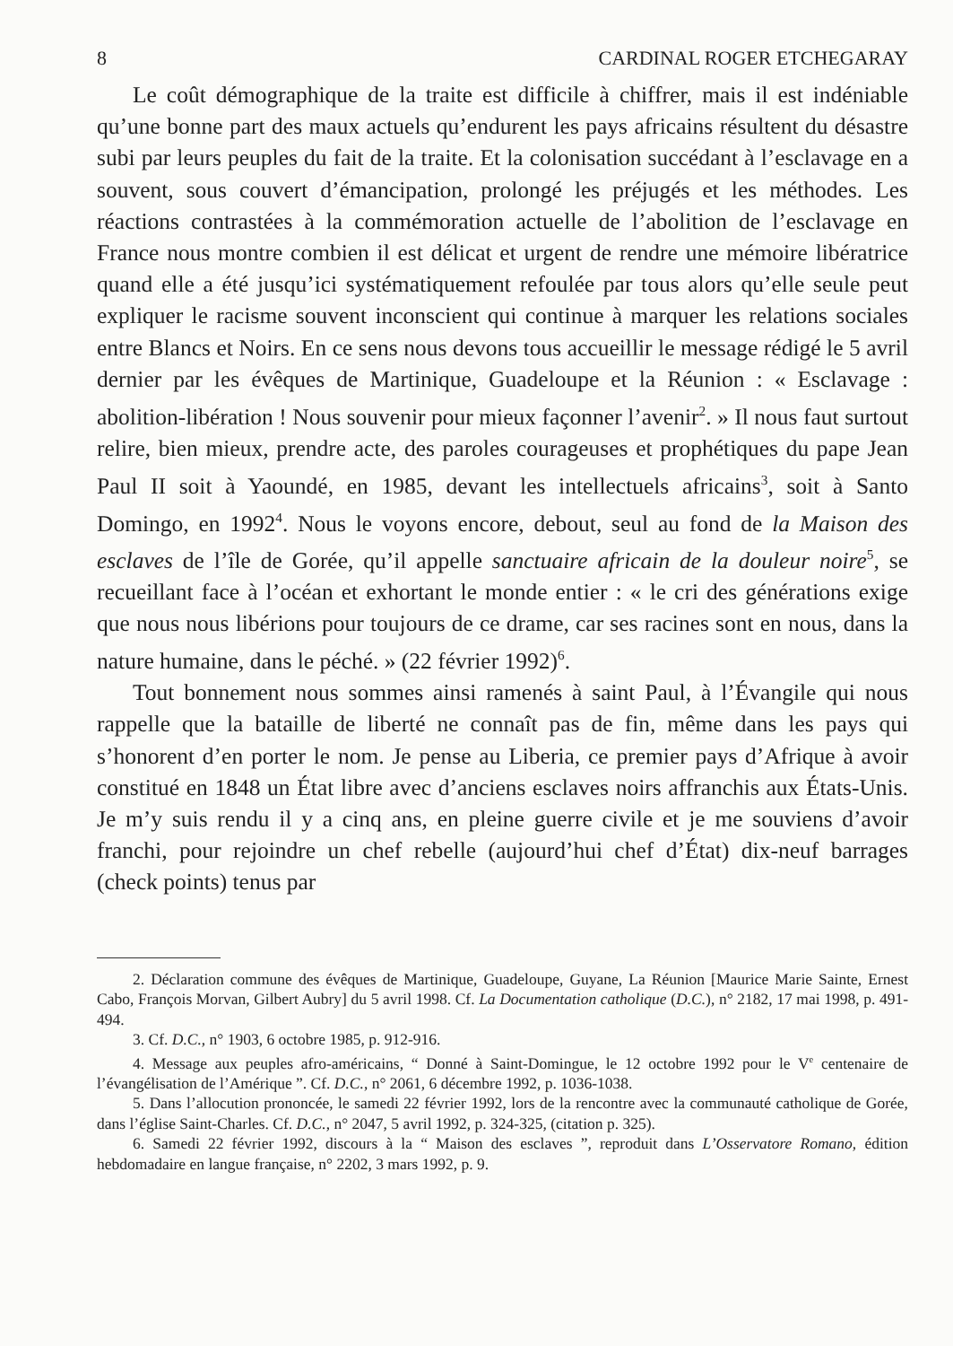8 CARDINAL ROGER ETCHEGARAY
Le coût démographique de la traite est difficile à chiffrer, mais il est indéniable qu’une bonne part des maux actuels qu’endurent les pays africains résultent du désastre subi par leurs peuples du fait de la traite. Et la colonisation succédant à l’esclavage en a souvent, sous couvert d’émancipation, prolongé les préjugés et les méthodes. Les réactions contrastées à la commémoration actuelle de l’abolition de l’esclavage en France nous montre combien il est délicat et urgent de rendre une mémoire libératrice quand elle a été jusqu’ici systématiquement refoulée par tous alors qu’elle seule peut expliquer le racisme souvent inconscient qui continue à marquer les relations sociales entre Blancs et Noirs. En ce sens nous devons tous accueillir le message rédigé le 5 avril dernier par les évêques de Martinique, Guadeloupe et la Réunion : « Esclavage : abolition-libération ! Nous souvenir pour mieux façonner l’avenir<sup>2</sup>. » Il nous faut surtout relire, bien mieux, prendre acte, des paroles courageuses et prophétiques du pape Jean Paul II soit à Yaoundé, en 1985, devant les intellectuels africains<sup>3</sup>, soit à Santo Domingo, en 1992<sup>4</sup>. Nous le voyons encore, debout, seul au fond de la Maison des esclaves de l’île de Gorée, qu’il appelle sanctuaire africain de la douleur noire<sup>5</sup>, se recueillant face à l’océan et exhortant le monde entier : « le cri des générations exige que nous nous libérions pour toujours de ce drame, car ses racines sont en nous, dans la nature humaine, dans le péché. » (22 février 1992)<sup>6</sup>.
Tout bonnement nous sommes ainsi ramenés à saint Paul, à l’Évangile qui nous rappelle que la bataille de liberté ne connaît pas de fin, même dans les pays qui s’honorent d’en porter le nom. Je pense au Liberia, ce premier pays d’Afrique à avoir constitué en 1848 un État libre avec d’anciens esclaves noirs affranchis aux États-Unis. Je m’y suis rendu il y a cinq ans, en pleine guerre civile et je me souviens d’avoir franchi, pour rejoindre un chef rebelle (aujourd’hui chef d’État) dix-neuf barrages (check points) tenus par
2. Déclaration commune des évêques de Martinique, Guadeloupe, Guyane, La Réunion [Maurice Marie Sainte, Ernest Cabo, François Morvan, Gilbert Aubry] du 5 avril 1998. Cf. La Documentation catholique (D.C.), n° 2182, 17 mai 1998, p. 491-494.
3. Cf. D.C., n° 1903, 6 octobre 1985, p. 912-916.
4. Message aux peuples afro-américains, “ Donné à Saint-Domingue, le 12 octobre 1992 pour le V<sup>e</sup> centenaire de l’évangélisation de l’Amérique ”. Cf. D.C., n° 2061, 6 décembre 1992, p. 1036-1038.
5. Dans l’allocution prononcée, le samedi 22 février 1992, lors de la rencontre avec la communauté catholique de Gorée, dans l’église Saint-Charles. Cf. D.C., n° 2047, 5 avril 1992, p. 324-325, (citation p. 325).
6. Samedi 22 février 1992, discours à la “ Maison des esclaves ”, reproduit dans L’Osservatore Romano, édition hebdomadaire en langue française, n° 2202, 3 mars 1992, p. 9.